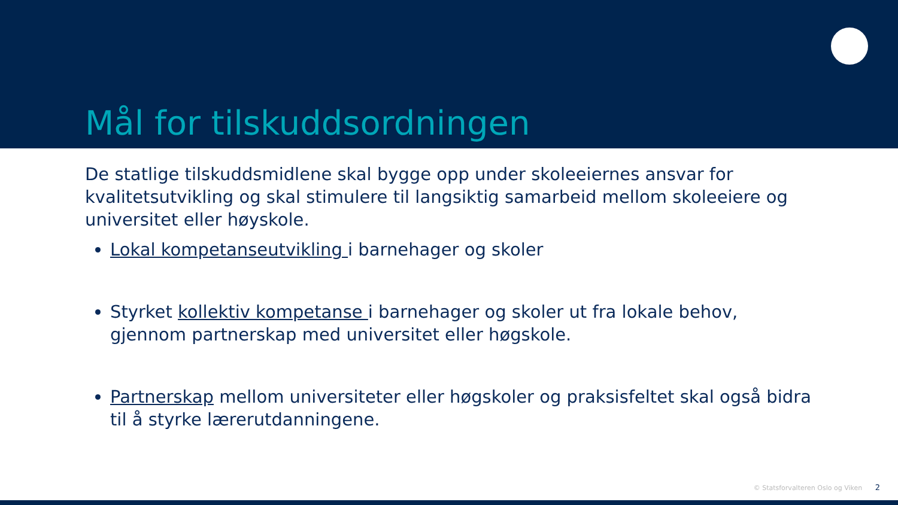Mål for tilskuddsordningen
De statlige tilskuddsmidlene skal bygge opp under skoleeiernes ansvar for kvalitetsutvikling og skal stimulere til langsiktig samarbeid mellom skoleeiere og universitet eller høyskole.
Lokal kompetanseutvikling i barnehager og skoler
Styrket kollektiv kompetanse i barnehager og skoler ut fra lokale behov, gjennom partnerskap med universitet eller høgskole.
Partnerskap mellom universiteter eller høgskoler og praksisfeltet skal også bidra til å styrke lærerutdanningene.
© Statsforvalteren Oslo og Viken 2